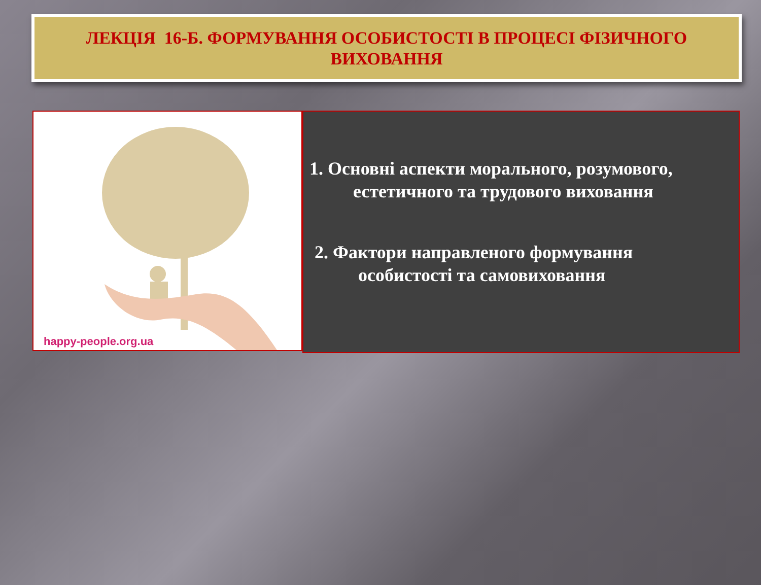ЛЕКЦІЯ 16-Б. ФОРМУВАННЯ ОСОБИСТОСТІ В ПРОЦЕСІ ФІЗИЧНОГО
ВИХОВАННЯ
happy-people.org.ua
1. Основні аспекти морального, розумового, естетичного та трудового виховання
2. Фактори направленого формування особистості та самовиховання